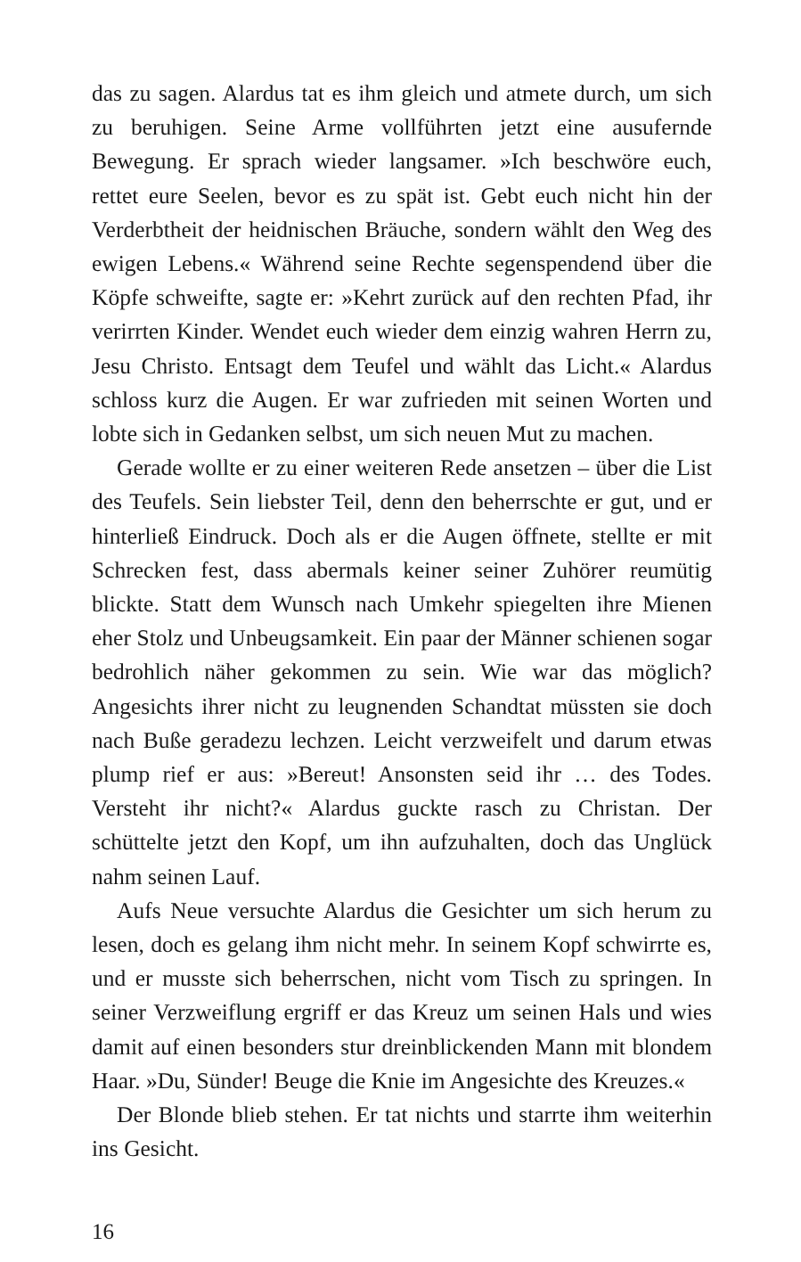das zu sagen. Alardus tat es ihm gleich und atmete durch, um sich zu beruhigen. Seine Arme vollführten jetzt eine ausufernde Bewegung. Er sprach wieder langsamer. »Ich beschwöre euch, rettet eure Seelen, bevor es zu spät ist. Gebt euch nicht hin der Verderbtheit der heidnischen Bräuche, sondern wählt den Weg des ewigen Lebens.« Während seine Rechte segenspendend über die Köpfe schweifte, sagte er: »Kehrt zurück auf den rechten Pfad, ihr verirrten Kinder. Wendet euch wieder dem einzig wahren Herrn zu, Jesu Christo. Entsagt dem Teufel und wählt das Licht.« Alardus schloss kurz die Augen. Er war zufrieden mit seinen Worten und lobte sich in Gedanken selbst, um sich neuen Mut zu machen.
Gerade wollte er zu einer weiteren Rede ansetzen – über die List des Teufels. Sein liebster Teil, denn den beherrschte er gut, und er hinterließ Eindruck. Doch als er die Augen öffnete, stellte er mit Schrecken fest, dass abermals keiner seiner Zuhörer reumütig blickte. Statt dem Wunsch nach Umkehr spiegelten ihre Mienen eher Stolz und Unbeugsamkeit. Ein paar der Männer schienen sogar bedrohlich näher gekommen zu sein. Wie war das möglich? Angesichts ihrer nicht zu leugnenden Schandtat müssten sie doch nach Buße geradezu lechzen. Leicht verzweifelt und darum etwas plump rief er aus: »Bereut! Ansonsten seid ihr … des Todes. Versteht ihr nicht?« Alardus guckte rasch zu Christan. Der schüttelte jetzt den Kopf, um ihn aufzuhalten, doch das Unglück nahm seinen Lauf.
Aufs Neue versuchte Alardus die Gesichter um sich herum zu lesen, doch es gelang ihm nicht mehr. In seinem Kopf schwirrte es, und er musste sich beherrschen, nicht vom Tisch zu springen. In seiner Verzweiflung ergriff er das Kreuz um seinen Hals und wies damit auf einen besonders stur dreinblickenden Mann mit blondem Haar. »Du, Sünder! Beuge die Knie im Angesichte des Kreuzes.«
Der Blonde blieb stehen. Er tat nichts und starrte ihm weiterhin ins Gesicht.
16